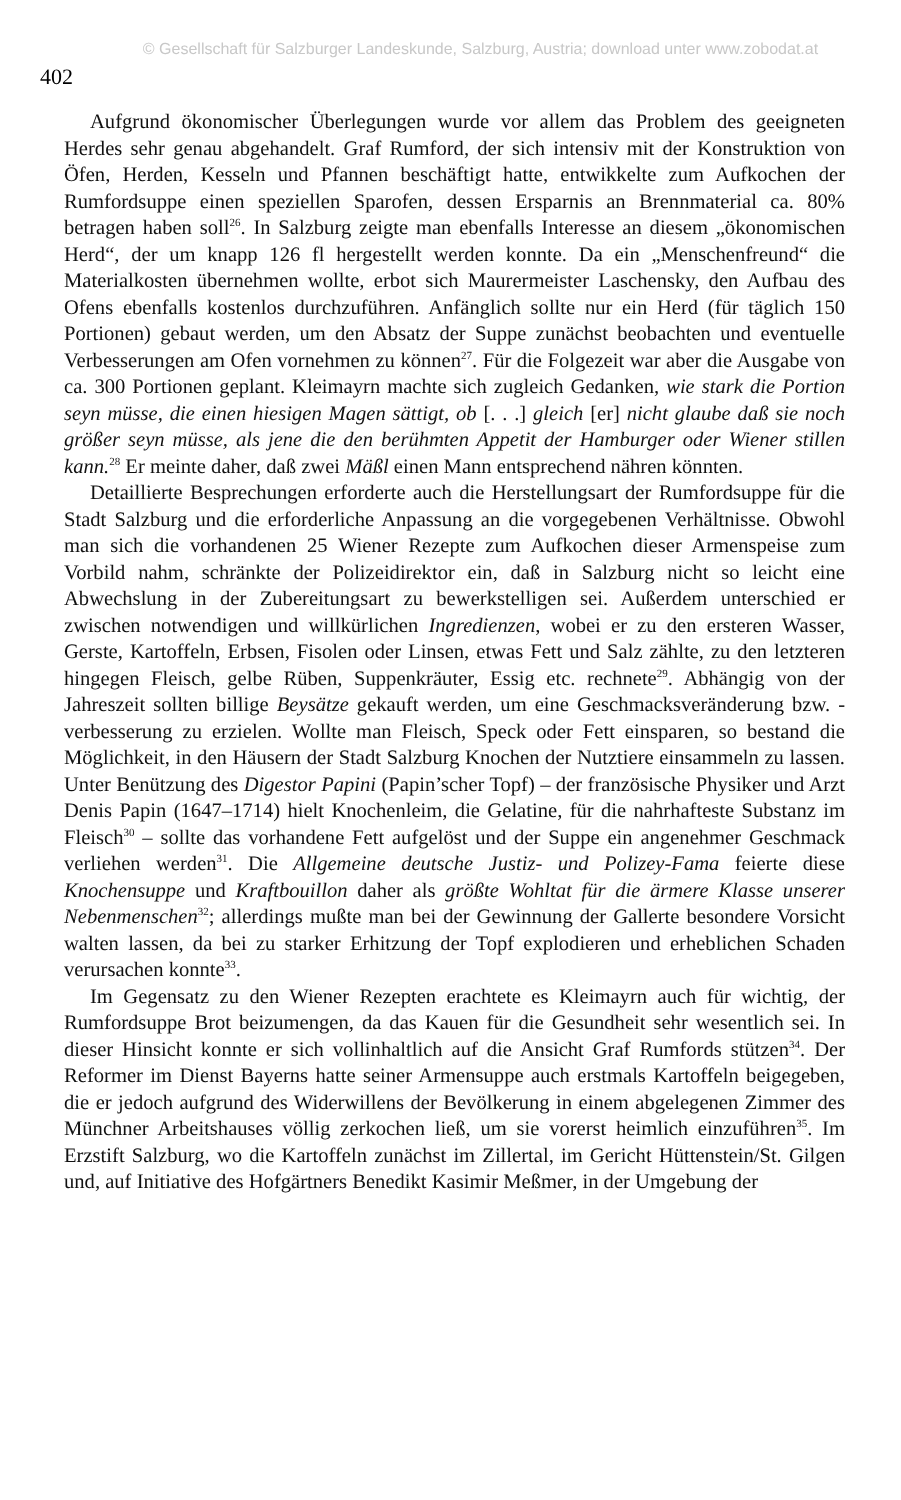© Gesellschaft für Salzburger Landeskunde, Salzburg, Austria; download unter www.zobodat.at
402
Aufgrund ökonomischer Überlegungen wurde vor allem das Problem des geeigneten Herdes sehr genau abgehandelt. Graf Rumford, der sich intensiv mit der Konstruktion von Öfen, Herden, Kesseln und Pfannen beschäftigt hatte, entwikkelte zum Aufkochen der Rumfordsuppe einen speziellen Sparofen, dessen Ersparnis an Brennmaterial ca. 80% betragen haben soll<sup>26</sup>. In Salzburg zeigte man ebenfalls Interesse an diesem „ökonomischen Herd“, der um knapp 126 fl hergestellt werden konnte. Da ein „Menschenfreund“ die Materialkosten übernehmen wollte, erbot sich Maurermeister Laschensky, den Aufbau des Ofens ebenfalls kostenlos durchzuführen. Anfänglich sollte nur ein Herd (für täglich 150 Portionen) gebaut werden, um den Absatz der Suppe zunächst beobachten und eventuelle Verbesserungen am Ofen vornehmen zu können<sup>27</sup>. Für die Folgezeit war aber die Ausgabe von ca. 300 Portionen geplant. Kleimayrn machte sich zugleich Gedanken, wie stark die Portion seyn müsse, die einen hiesigen Magen sättigt, ob [. . .] gleich [er] nicht glaube daß sie noch größer seyn müsse, als jene die den berühmten Appetit der Hamburger oder Wiener stillen kann.<sup>28</sup> Er meinte daher, daß zwei Mäßl einen Mann entsprechend nähren könnten.
Detaillierte Besprechungen erforderte auch die Herstellungsart der Rumfordsuppe für die Stadt Salzburg und die erforderliche Anpassung an die vorgegebenen Verhältnisse. Obwohl man sich die vorhandenen 25 Wiener Rezepte zum Aufkochen dieser Armenspeise zum Vorbild nahm, schränkte der Polizeidirektor ein, daß in Salzburg nicht so leicht eine Abwechslung in der Zubereitungsart zu bewerkstelligen sei. Außerdem unterschied er zwischen notwendigen und willkürlichen Ingredienzen, wobei er zu den ersteren Wasser, Gerste, Kartoffeln, Erbsen, Fisolen oder Linsen, etwas Fett und Salz zählte, zu den letzteren hingegen Fleisch, gelbe Rüben, Suppenkräuter, Essig etc. rechnete<sup>29</sup>. Abhängig von der Jahreszeit sollten billige Beysätze gekauft werden, um eine Geschmacksveränderung bzw. -verbesserung zu erzielen. Wollte man Fleisch, Speck oder Fett einsparen, so bestand die Möglichkeit, in den Häusern der Stadt Salzburg Knochen der Nutztiere einsammeln zu lassen. Unter Benützung des Digestor Papini (Papin’scher Topf) – der französische Physiker und Arzt Denis Papin (1647–1714) hielt Knochenleim, die Gelatine, für die nahrhafteste Substanz im Fleisch<sup>30</sup> – sollte das vorhandene Fett aufgelöst und der Suppe ein angenehmer Geschmack verliehen werden<sup>31</sup>. Die Allgemeine deutsche Justiz- und Polizey-Fama feierte diese Knochensuppe und Kraftbouillon daher als größte Wohltat für die ärmere Klasse unserer Nebenmenschen<sup>32</sup>; allerdings mußte man bei der Gewinnung der Gallerte besondere Vorsicht walten lassen, da bei zu starker Erhitzung der Topf explodieren und erheblichen Schaden verursachen konnte<sup>33</sup>.
Im Gegensatz zu den Wiener Rezepten erachtete es Kleimayrn auch für wichtig, der Rumfordsuppe Brot beizumengen, da das Kauen für die Gesundheit sehr wesentlich sei. In dieser Hinsicht konnte er sich vollinhaltlich auf die Ansicht Graf Rumfords stützen<sup>34</sup>. Der Reformer im Dienst Bayerns hatte seiner Armensuppe auch erstmals Kartoffeln beigegeben, die er jedoch aufgrund des Widerwillens der Bevölkerung in einem abgelegenen Zimmer des Münchner Arbeitshauses völlig zerkochen ließ, um sie vorerst heimlich einzuführen<sup>35</sup>. Im Erzstift Salzburg, wo die Kartoffeln zunächst im Zillertal, im Gericht Hüttenstein/St. Gilgen und, auf Initiative des Hofgärtners Benedikt Kasimir Meßmer, in der Umgebung der